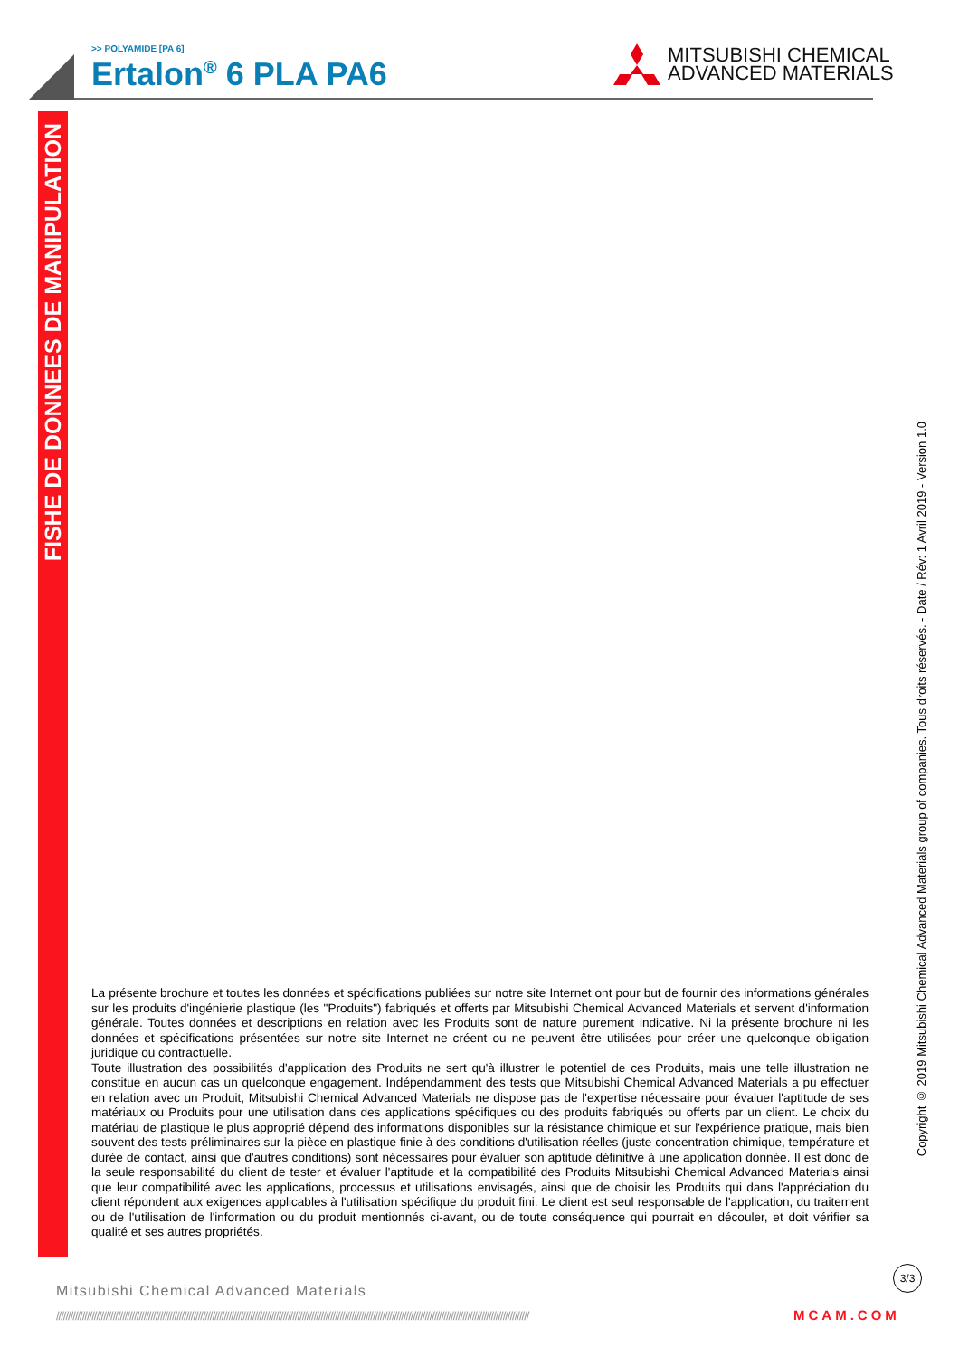>> POLYAMIDE [PA 6]
Ertalon<sup>®</sup> 6 PLA PA6
MITSUBISHI CHEMICAL
ADVANCED MATERIALS
FISHE DE DONNEES DE MANIPULATION
Copyright © 2019 Mitsubishi Chemical Advanced Materials group of companies. Tous droits réservés. - Date / Rév: 1 Avril 2019 - Version 1.0
La présente brochure et toutes les données et spécifications publiées sur notre site Internet ont pour but de fournir des informations générales sur les produits d'ingénierie plastique (les "Produits") fabriqués et offerts par Mitsubishi Chemical Advanced Materials et servent d'information générale. Toutes données et descriptions en relation avec les Produits sont de nature purement indicative. Ni la présente brochure ni les données et spécifications présentées sur notre site Internet ne créent ou ne peuvent être utilisées pour créer une quelconque obligation juridique ou contractuelle.
Toute illustration des possibilités d'application des Produits ne sert qu'à illustrer le potentiel de ces Produits, mais une telle illustration ne constitue en aucun cas un quelconque engagement. Indépendamment des tests que Mitsubishi Chemical Advanced Materials a pu effectuer en relation avec un Produit, Mitsubishi Chemical Advanced Materials ne dispose pas de l'expertise nécessaire pour évaluer l'aptitude de ses matériaux ou Produits pour une utilisation dans des applications spécifiques ou des produits fabriqués ou offerts par un client. Le choix du matériau de plastique le plus approprié dépend des informations disponibles sur la résistance chimique et sur l'expérience pratique, mais bien souvent des tests préliminaires sur la pièce en plastique finie à des conditions d'utilisation réelles (juste concentration chimique, température et durée de contact, ainsi que d'autres conditions) sont nécessaires pour évaluer son aptitude définitive à une application donnée. Il est donc de la seule responsabilité du client de tester et évaluer l'aptitude et la compatibilité des Produits Mitsubishi Chemical Advanced Materials ainsi que leur compatibilité avec les applications, processus et utilisations envisagés, ainsi que de choisir les Produits qui dans l'appréciation du client répondent aux exigences applicables à l'utilisation spécifique du produit fini. Le client est seul responsable de l'application, du traitement ou de l'utilisation de l'information ou du produit mentionnés ci-avant, ou de toute conséquence qui pourrait en découler, et doit vérifier sa qualité et ses autres propriétés.
3/3
Mitsubishi Chemical Advanced Materials
//////////////////////////////////////////////////////////////////////////////////////////////////////////////////////////////////////////////////////////////////////////////////////////////////////// MCAM.COM